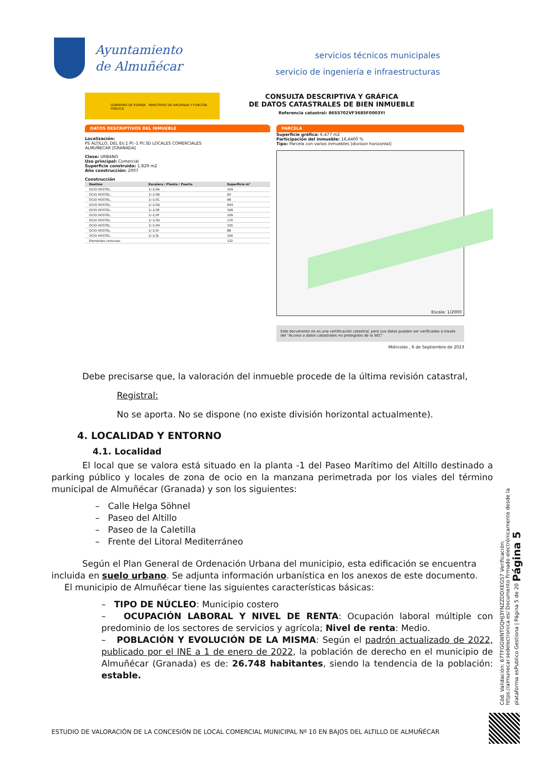Ayuntamiento
de Almuñécar
servicios técnicos municipales
servicio de ingeniería e infraestructuras
GOBIERNO DE ESPAÑA MINISTERIO DE HACIENDA Y FUNCIÓN PÚBLICA
CONSULTA DESCRIPTIVA Y GRÁFICA
DE DATOS CATASTRALES DE BIEN INMUEBLE
Referencia catastral: 8655702VF3685F0003YI
DATOS DESCRIPTIVOS DEL INMUEBLE
Localización:
PS ALTILLO, DEL Es:1 Pl:-1 Pt:3D LOCALES COMERCIALES
ALMUÑECAR [GRANADA]
Clase: URBANO
Uso principal: Comercial
Superficie construida: 1.829 m2
Año construcción: 2007
Construcción
| Destino | Escalera / Planta / Puerta | Superficie m² |
| --- | --- | --- |
| OCIO HOSTEL. | 1/-1/3A | 104 |
| OCIO HOSTEL. | 1/-1/3B | 60 |
| OCIO HOSTEL. | 1/-1/3C | 68 |
| OCIO HOSTEL. | 1/-1/3D | 644 |
| OCIO HOSTEL. | 1/-1/3E | 199 |
| OCIO HOSTEL. | 1/-1/3F | 109 |
| OCIO HOSTEL. | 1/-1/3G | 170 |
| OCIO HOSTEL. | 1/-1/3H | 155 |
| OCIO HOSTEL. | 1/-1/3I | 88 |
| OCIO HOSTEL. | 1/-1/3J | 100 |
| Elementos comunes | | 132 |
PARCELA
Superficie gráfica: 6.477 m2
Participación del inmueble: 16,4400 %
Tipo: Parcela con varios inmuebles [division horizontal]
Escala: 1/2000
Este documento no es una certificación catastral, pero sus datos pueden ser verificados a través del "Acceso a datos catastrales no protegidos de la SEC"
Miércoles , 6 de Septiembre de 2023
Debe precisarse que, la valoración del inmueble procede de la última revisión catastral,
Registral:
No se aporta. No se dispone (no existe división horizontal actualmente).
4. LOCALIDAD Y ENTORNO
4.1. Localidad
El local que se valora está situado en la planta -1 del Paseo Marítimo del Altillo destinado a parking público y locales de zona de ocio en la manzana perimetrada por los viales del término municipal de Almuñécar (Granada) y son los siguientes:
– Calle Helga Söhnel
– Paseo del Altillo
– Paseo de la Caletilla
– Frente del Litoral Mediterráneo
Según el Plan General de Ordenación Urbana del municipio, esta edificación se encuentra incluida en suelo urbano. Se adjunta información urbanística en los anexos de este documento.
El municipio de Almuñécar tiene las siguientes características básicas:
– TIPO DE NÚCLEO: Municipio costero
– OCUPACIÓN LABORAL Y NIVEL DE RENTA: Ocupación laboral múltiple con predominio de los sectores de servicios y agrícola; Nivel de renta: Medio.
– POBLACIÓN Y EVOLUCIÓN DE LA MISMA: Según el padrón actualizado de 2022, publicado por el INE a 1 de enero de 2022, la población de derecho en el municipio de Almuñécar (Granada) es de: 26.748 habitantes, siendo la tendencia de la población: estable.
Cód. Validación: 67TFGGWNTGQHJ3YNZZDDXEGS7 Verificación: https://almunecar.sedelectronica.es/ Documento firmado electrónicamente desde la plataforma esPublico Gestiona | Página 5 de 20 Página 5
ESTUDIO DE VALORACIÓN DE LA CONCESIÓN DE LOCAL COMERCIAL MUNICIPAL Nº 10 EN BAJOS DEL ALTILLO DE ALMUÑÉCAR